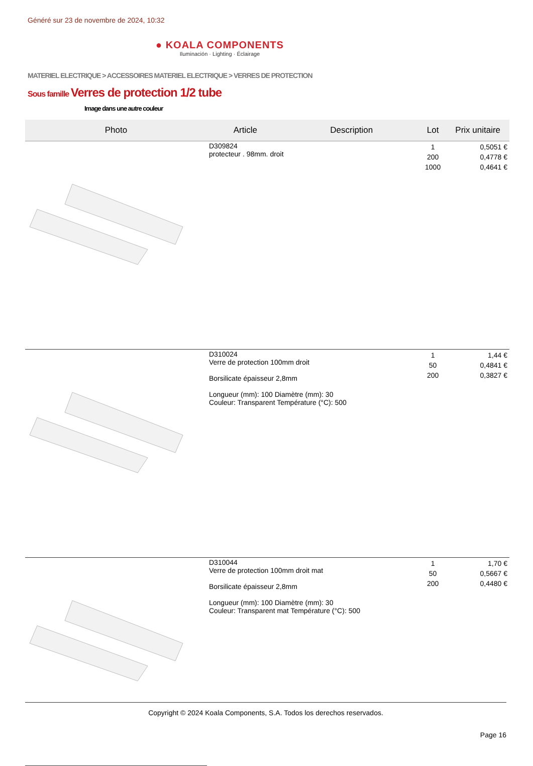Généré sur 23 de novembre de 2024, 10:32
● KOALA COMPONENTS
Iluminación · Lighting · Éclairage
MATERIEL ELECTRIQUE > ACCESSOIRES MATERIEL ELECTRIQUE > VERRES DE PROTECTION
Sous famille Verres de protection 1/2 tube
Image dans une autre couleur
| Photo | Article | Description | Lot | Prix unitaire |
| --- | --- | --- | --- | --- |
| | D309824 protecteur . 98mm. droit | | 1 200 1000 | 0,5051 € 0,4778 € 0,4641 € |
| | D310024 Verre de protection 100mm droit Borsilicate épaisseur 2,8mm Longueur (mm): 100 Diamètre (mm): 30 Couleur: Transparent Température (°C): 500 | | 1 50 200 | 1,44 € 0,4841 € 0,3827 € |
| | D310044 Verre de protection 100mm droit mat Borsilicate épaisseur 2,8mm Longueur (mm): 100 Diamètre (mm): 30 Couleur: Transparent mat Température (°C): 500 | | 1 50 200 | 1,70 € 0,5667 € 0,4480 € |
Copyright © 2024 Koala Components, S.A. Todos los derechos reservados.
Page 16